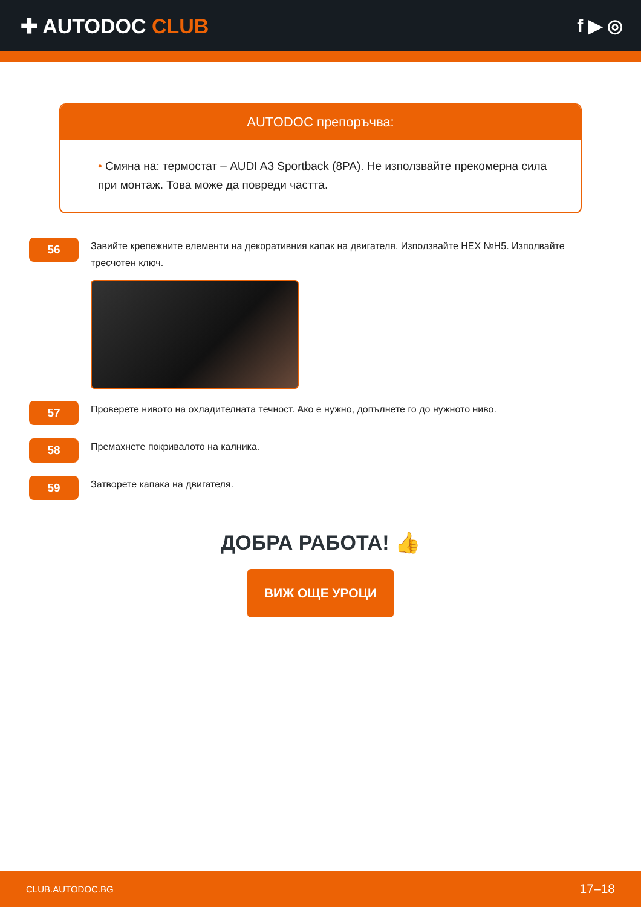✚ AUTODOC CLUB f ▶ ◎
AUTODOC препоръчва:
• Смяна на: термостат – AUDI A3 Sportback (8PA). Не използвайте прекомерна сила при монтаж. Това може да повреди частта.
56
Завийте крепежните елементи на декоративния капак на двигателя. Използвайте HEX №H5. Изполвайте тресчотен ключ.
57
Проверете нивото на охладителната течност. Ако е нужно, допълнете го до нужното ниво.
58
Премахнете покривалото на калника.
59
Затворете капака на двигателя.
ДОБРА РАБОТА! 👍
ВИЖ ОЩЕ УРОЦИ
CLUB.AUTODOC.BG 17–18